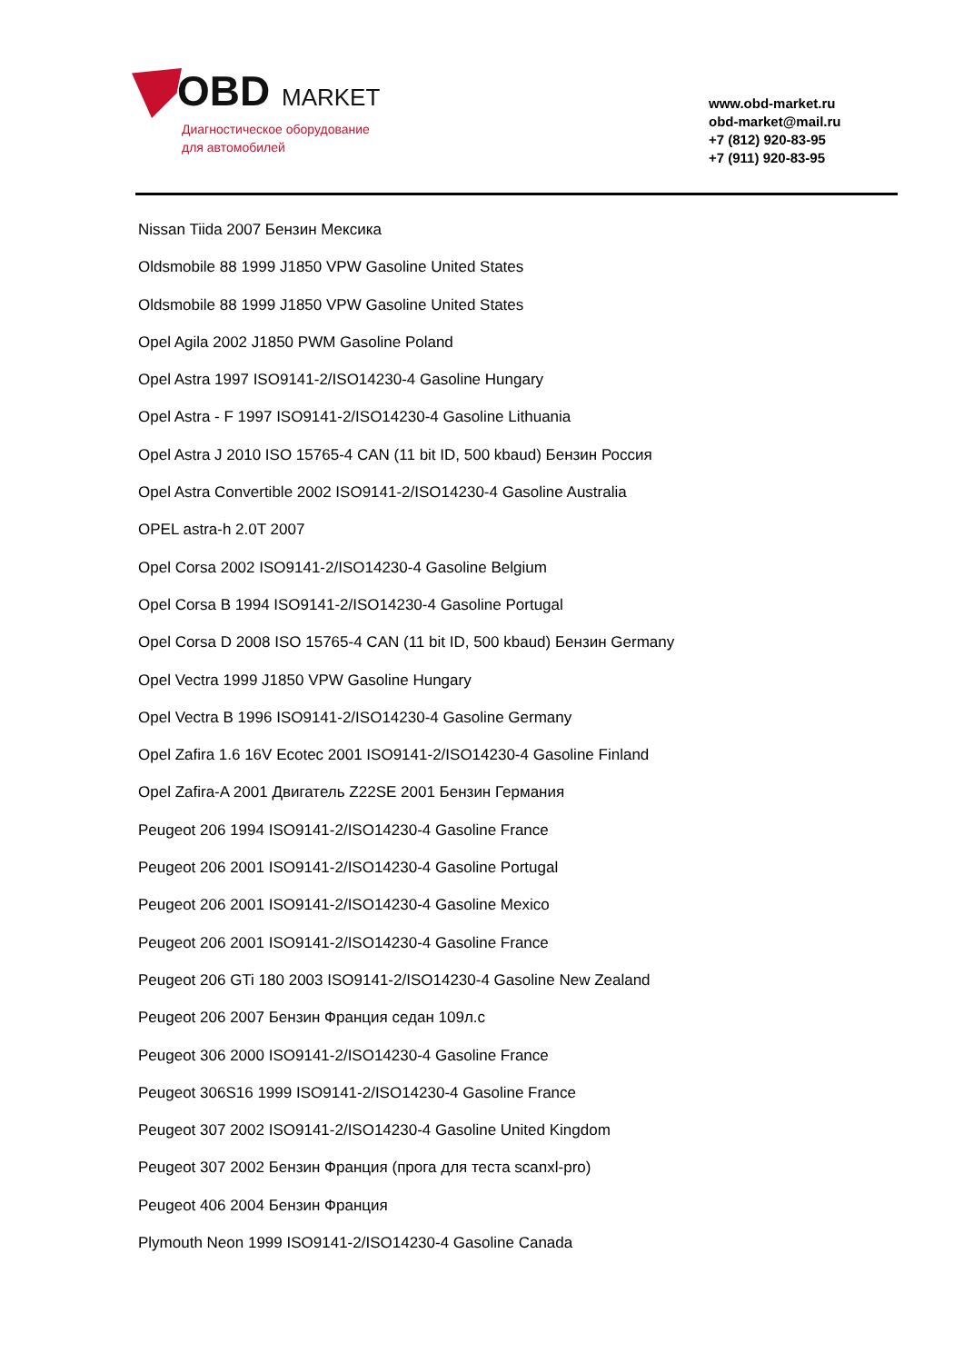OBD MARKET
Диагностическое оборудование
для автомобилей
www.obd-market.ru
obd-market@mail.ru
+7 (812) 920-83-95
+7 (911) 920-83-95
Nissan Tiida 2007 Бензин Мексика
Oldsmobile 88 1999 J1850 VPW Gasoline United States
Oldsmobile 88 1999 J1850 VPW Gasoline United States
Opel Agila 2002 J1850 PWM Gasoline Poland
Opel Astra 1997 ISO9141-2/ISO14230-4 Gasoline Hungary
Opel Astra - F 1997 ISO9141-2/ISO14230-4 Gasoline Lithuania
Opel Astra J 2010 ISO 15765-4 CAN (11 bit ID, 500 kbaud) Бензин Россия
Opel Astra Convertible 2002 ISO9141-2/ISO14230-4 Gasoline Australia
OPEL astra-h 2.0T 2007
Opel Corsa 2002 ISO9141-2/ISO14230-4 Gasoline Belgium
Opel Corsa B 1994 ISO9141-2/ISO14230-4 Gasoline Portugal
Opel Corsa D 2008 ISO 15765-4 CAN (11 bit ID, 500 kbaud) Бензин Germany
Opel Vectra 1999 J1850 VPW Gasoline Hungary
Opel Vectra B 1996 ISO9141-2/ISO14230-4 Gasoline Germany
Opel Zafira 1.6 16V Ecotec 2001 ISO9141-2/ISO14230-4 Gasoline Finland
Opel Zafira-A 2001 Двигатель Z22SE 2001 Бензин Германия
Peugeot 206 1994 ISO9141-2/ISO14230-4 Gasoline France
Peugeot 206 2001 ISO9141-2/ISO14230-4 Gasoline Portugal
Peugeot 206 2001 ISO9141-2/ISO14230-4 Gasoline Mexico
Peugeot 206 2001 ISO9141-2/ISO14230-4 Gasoline France
Peugeot 206 GTi 180 2003 ISO9141-2/ISO14230-4 Gasoline New Zealand
Peugeot 206 2007 Бензин Франция седан 109л.с
Peugeot 306 2000 ISO9141-2/ISO14230-4 Gasoline France
Peugeot 306S16 1999 ISO9141-2/ISO14230-4 Gasoline France
Peugeot 307 2002 ISO9141-2/ISO14230-4 Gasoline United Kingdom
Peugeot 307 2002 Бензин Франция (прога для теста scanxl-pro)
Peugeot 406 2004 Бензин Франция
Plymouth Neon 1999 ISO9141-2/ISO14230-4 Gasoline Canada